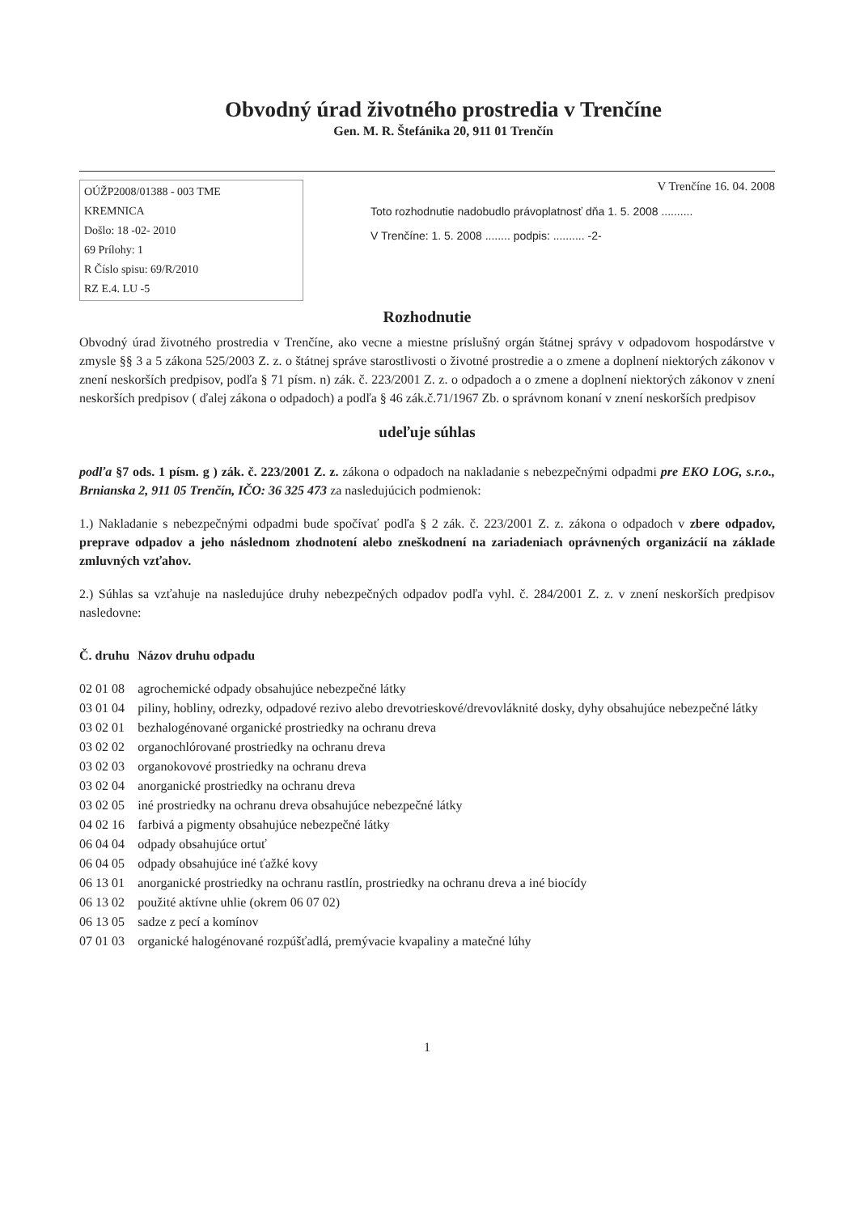Obvodný úrad životného prostredia v Trenčíne
Gen. M. R. Štefánika 20, 911 01 Trenčín
OÚŽP2008/01388 - 003 TME
KREMNICA
Došlo: 18 -02- 2010
69 Prílohy: 1
R Číslo spisu: 69/R/2010
RZ E.4. LU -5
V Trenčíne 16. 04. 2008
Toto rozhodnutie nadobudlo právoplatnosť dňa 1. 5. 2008 ..........
V Trenčíne: 1. 5. 2008 ........ podpis: .......... -2-
Rozhodnutie
Obvodný úrad životného prostredia v Trenčíne, ako vecne a miestne príslušný orgán štátnej správy v odpadovom hospodárstve v zmysle §§ 3 a 5 zákona 525/2003 Z. z. o štátnej správe starostlivosti o životné prostredie a o zmene a doplnení niektorých zákonov v znení neskorších predpisov, podľa § 71 písm. n) zák. č. 223/2001 Z. z. o odpadoch a o zmene a doplnení niektorých zákonov v znení neskorších predpisov ( ďalej zákona o odpadoch) a podľa § 46 zák.č.71/1967 Zb. o správnom konaní v znení neskorších predpisov
udeľuje súhlas
podľa §7 ods. 1 písm. g ) zák. č. 223/2001 Z. z. zákona o odpadoch na nakladanie s nebezpečnými odpadmi pre EKO LOG, s.r.o., Brnianska 2, 911 05 Trenčín, IČO: 36 325 473 za nasledujúcich podmienok:
1.) Nakladanie s nebezpečnými odpadmi bude spočívať podľa § 2 zák. č. 223/2001 Z. z. zákona o odpadoch v zbere odpadov, preprave odpadov a jeho následnom zhodnotení alebo zneškodnení na zariadeniach oprávnených organizácií na základe zmluvných vzťahov.
2.) Súhlas sa vzťahuje na nasledujúce druhy nebezpečných odpadov podľa vyhl. č. 284/2001 Z. z. v znení neskorších predpisov nasledovne:
| Č. druhu | Názov druhu odpadu |
| --- | --- |
| 02 01 08 | agrochemické odpady obsahujúce nebezpečné látky |
| 03 01 04 | piliny, hobliny, odrezky, odpadové rezivo alebo drevotrieskové/drevovláknité dosky, dyhy obsahujúce nebezpečné látky |
| 03 02 01 | bezhalogénované organické prostriedky na ochranu dreva |
| 03 02 02 | organochlórované prostriedky na ochranu dreva |
| 03 02 03 | organokovové prostriedky na ochranu dreva |
| 03 02 04 | anorganické prostriedky na ochranu dreva |
| 03 02 05 | iné prostriedky na ochranu dreva obsahujúce nebezpečné látky |
| 04 02 16 | farbivá a pigmenty obsahujúce nebezpečné látky |
| 06 04 04 | odpady obsahujúce ortuť |
| 06 04 05 | odpady obsahujúce iné ťažké kovy |
| 06 13 01 | anorganické prostriedky na ochranu rastlín, prostriedky na ochranu dreva a iné biocídy |
| 06 13 02 | použité aktívne uhlie (okrem 06 07 02) |
| 06 13 05 | sadze z pecí a komínov |
| 07 01 03 | organické halogénované rozpúšťadlá, premývacie kvapaliny a matečné lúhy |
1